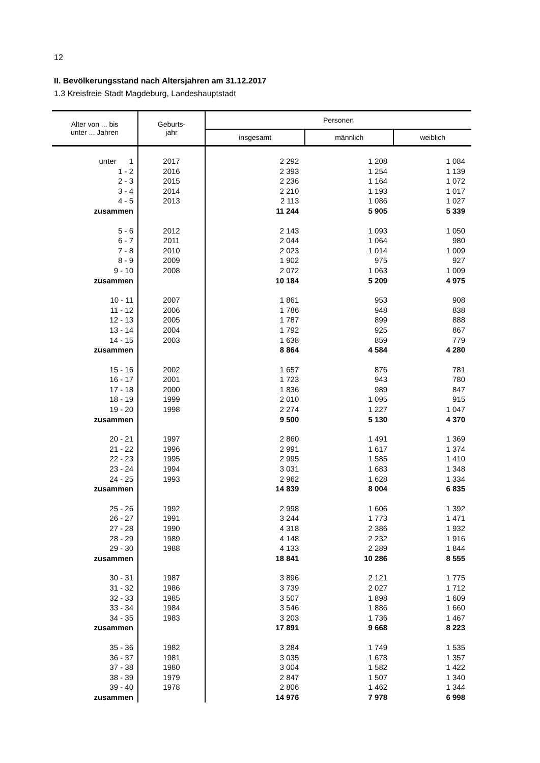12
II. Bevölkerungsstand nach Altersjahren am 31.12.2017
1.3 Kreisfreie Stadt Magdeburg, Landeshauptstadt
| Alter von ... bis unter ... Jahren | Geburts- jahr | Personen | | |
| --- | --- | --- | --- | --- |
| | | insgesamt | männlich | weiblich |
| unter 1 | 2017 | 2 292 | 1 208 | 1 084 |
| 1 - 2 | 2016 | 2 393 | 1 254 | 1 139 |
| 2 - 3 | 2015 | 2 236 | 1 164 | 1 072 |
| 3 - 4 | 2014 | 2 210 | 1 193 | 1 017 |
| 4 - 5 | 2013 | 2 113 | 1 086 | 1 027 |
| zusammen | | 11 244 | 5 905 | 5 339 |
| 5 - 6 | 2012 | 2 143 | 1 093 | 1 050 |
| 6 - 7 | 2011 | 2 044 | 1 064 | 980 |
| 7 - 8 | 2010 | 2 023 | 1 014 | 1 009 |
| 8 - 9 | 2009 | 1 902 | 975 | 927 |
| 9 - 10 | 2008 | 2 072 | 1 063 | 1 009 |
| zusammen | | 10 184 | 5 209 | 4 975 |
| 10 - 11 | 2007 | 1 861 | 953 | 908 |
| 11 - 12 | 2006 | 1 786 | 948 | 838 |
| 12 - 13 | 2005 | 1 787 | 899 | 888 |
| 13 - 14 | 2004 | 1 792 | 925 | 867 |
| 14 - 15 | 2003 | 1 638 | 859 | 779 |
| zusammen | | 8 864 | 4 584 | 4 280 |
| 15 - 16 | 2002 | 1 657 | 876 | 781 |
| 16 - 17 | 2001 | 1 723 | 943 | 780 |
| 17 - 18 | 2000 | 1 836 | 989 | 847 |
| 18 - 19 | 1999 | 2 010 | 1 095 | 915 |
| 19 - 20 | 1998 | 2 274 | 1 227 | 1 047 |
| zusammen | | 9 500 | 5 130 | 4 370 |
| 20 - 21 | 1997 | 2 860 | 1 491 | 1 369 |
| 21 - 22 | 1996 | 2 991 | 1 617 | 1 374 |
| 22 - 23 | 1995 | 2 995 | 1 585 | 1 410 |
| 23 - 24 | 1994 | 3 031 | 1 683 | 1 348 |
| 24 - 25 | 1993 | 2 962 | 1 628 | 1 334 |
| zusammen | | 14 839 | 8 004 | 6 835 |
| 25 - 26 | 1992 | 2 998 | 1 606 | 1 392 |
| 26 - 27 | 1991 | 3 244 | 1 773 | 1 471 |
| 27 - 28 | 1990 | 4 318 | 2 386 | 1 932 |
| 28 - 29 | 1989 | 4 148 | 2 232 | 1 916 |
| 29 - 30 | 1988 | 4 133 | 2 289 | 1 844 |
| zusammen | | 18 841 | 10 286 | 8 555 |
| 30 - 31 | 1987 | 3 896 | 2 121 | 1 775 |
| 31 - 32 | 1986 | 3 739 | 2 027 | 1 712 |
| 32 - 33 | 1985 | 3 507 | 1 898 | 1 609 |
| 33 - 34 | 1984 | 3 546 | 1 886 | 1 660 |
| 34 - 35 | 1983 | 3 203 | 1 736 | 1 467 |
| zusammen | | 17 891 | 9 668 | 8 223 |
| 35 - 36 | 1982 | 3 284 | 1 749 | 1 535 |
| 36 - 37 | 1981 | 3 035 | 1 678 | 1 357 |
| 37 - 38 | 1980 | 3 004 | 1 582 | 1 422 |
| 38 - 39 | 1979 | 2 847 | 1 507 | 1 340 |
| 39 - 40 | 1978 | 2 806 | 1 462 | 1 344 |
| zusammen | | 14 976 | 7 978 | 6 998 |